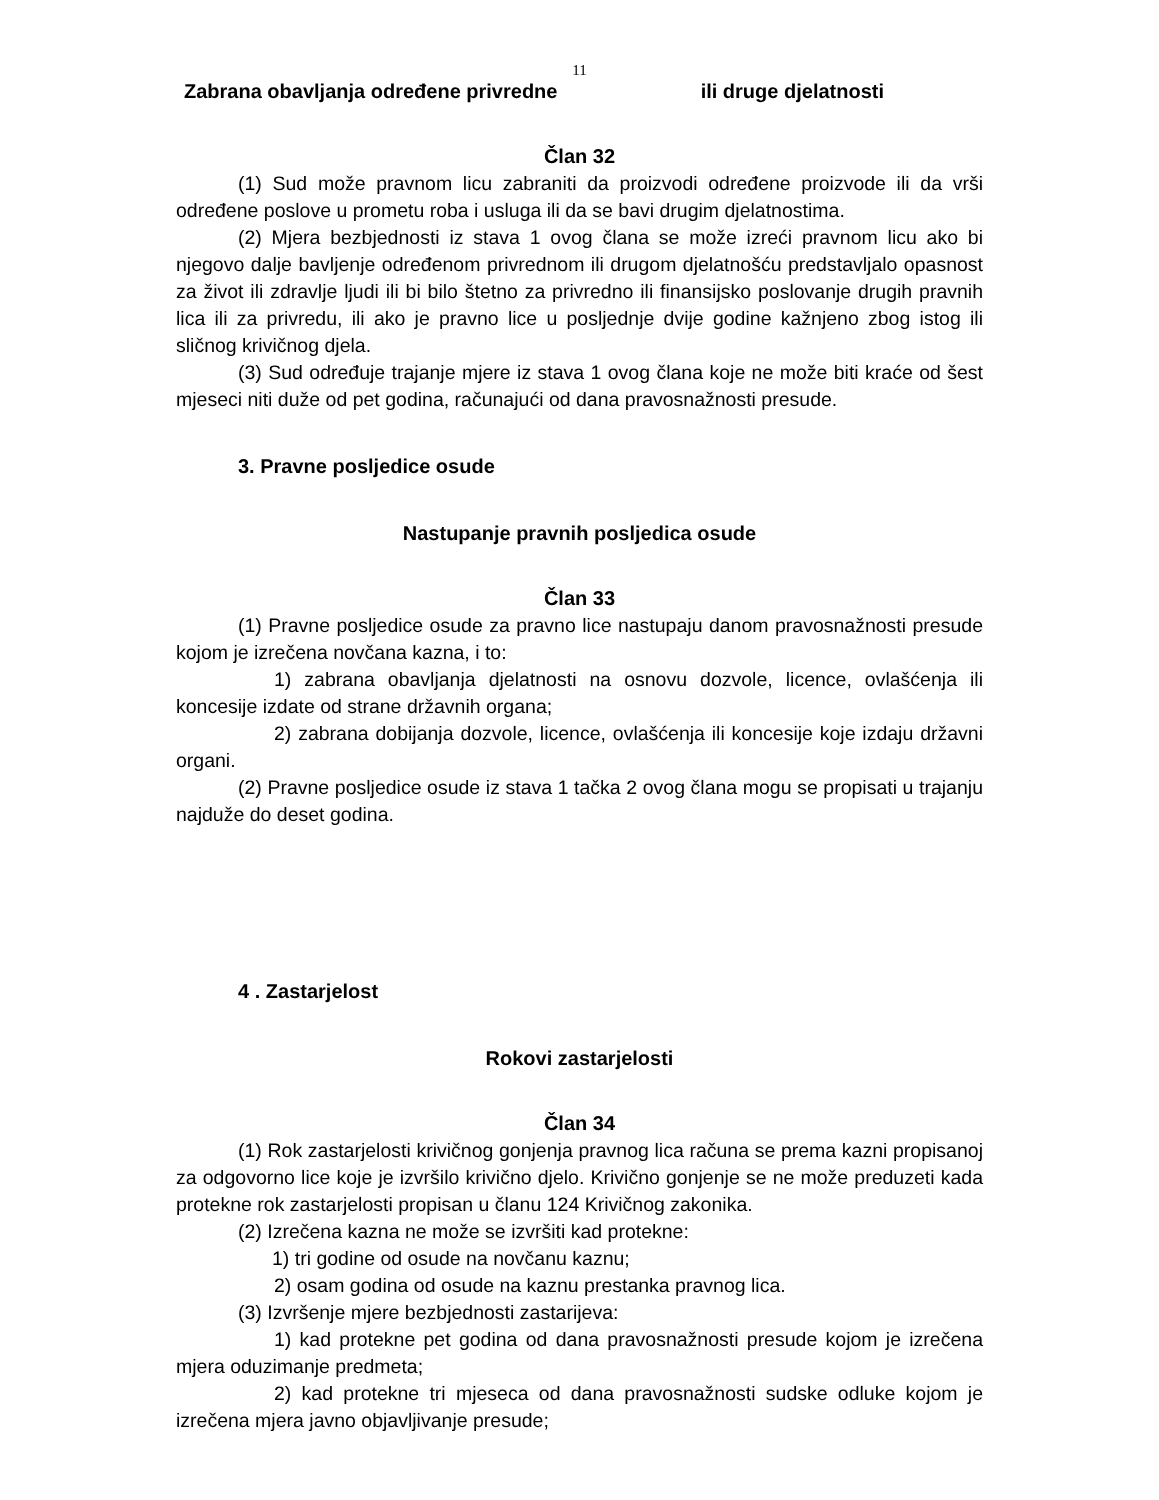11
Zabrana obavljanja određene privredne ili druge djelatnosti
Član 32
(1) Sud može pravnom licu zabraniti da proizvodi određene proizvode ili da vrši određene poslove u prometu roba i usluga ili da se bavi drugim djelatnostima.
(2) Mjera bezbjednosti iz stava 1 ovog člana se može izreći pravnom licu ako bi njegovo dalje bavljenje određenom privrednom ili drugom djelatnošću predstavljalo opasnost za život ili zdravlje ljudi ili bi bilo štetno za privredno ili finansijsko poslovanje drugih pravnih lica ili za privredu, ili ako je pravno lice u posljednje dvije godine kažnjeno zbog istog ili sličnog krivičnog djela.
(3) Sud određuje trajanje mjere iz stava 1 ovog člana koje ne može biti kraće od šest mjeseci niti duže od pet godina, računajući od dana pravosnažnosti presude.
3. Pravne posljedice osude
Nastupanje pravnih posljedica osude
Član 33
(1) Pravne posljedice osude za pravno lice nastupaju danom pravosnažnosti presude kojom je izrečena novčana kazna, i to:
1) zabrana obavljanja djelatnosti na osnovu dozvole, licence, ovlašćenja ili koncesije izdate od strane državnih organa;
2) zabrana dobijanja dozvole, licence, ovlašćenja ili koncesije koje izdaju državni organi.
(2) Pravne posljedice osude iz stava 1 tačka 2 ovog člana mogu se propisati u trajanju najduže do deset godina.
4 . Zastarjelost
Rokovi zastarjelosti
Član 34
(1) Rok zastarjelosti krivičnog gonjenja pravnog lica računa se prema kazni propisanoj za odgovorno lice koje je izvršilo krivično djelo. Krivično gonjenje se ne može preduzeti kada protekne rok zastarjelosti propisan u članu 124 Krivičnog zakonika.
(2) Izrečena kazna ne može se izvršiti kad protekne:
1) tri godine od osude na novčanu kaznu;
2) osam godina od osude na kaznu prestanka pravnog lica.
(3) Izvršenje mjere bezbjednosti zastarijeva:
1) kad protekne pet godina od dana pravosnažnosti presude kojom je izrečena mjera oduzimanje predmeta;
2) kad protekne tri mjeseca od dana pravosnažnosti sudske odluke kojom je izrečena mjera javno objavljivanje presude;